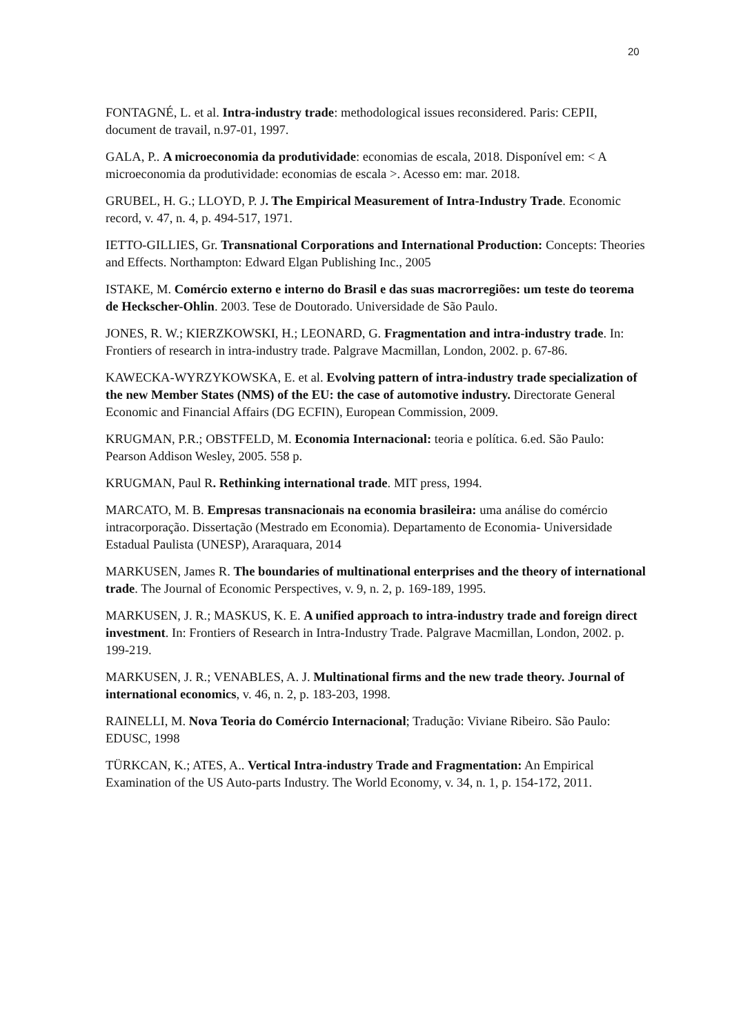20
FONTAGNÉ, L. et al. Intra-industry trade: methodological issues reconsidered. Paris: CEPII, document de travail, n.97-01, 1997.
GALA, P.. A microeconomia da produtividade: economias de escala, 2018. Disponível em: < A microeconomia da produtividade: economias de escala >. Acesso em: mar. 2018.
GRUBEL, H. G.; LLOYD, P. J. The Empirical Measurement of Intra-Industry Trade. Economic record, v. 47, n. 4, p. 494-517, 1971.
IETTO-GILLIES, Gr. Transnational Corporations and International Production: Concepts: Theories and Effects. Northampton: Edward Elgan Publishing Inc., 2005
ISTAKE, M. Comércio externo e interno do Brasil e das suas macrorregiões: um teste do teorema de Heckscher-Ohlin. 2003. Tese de Doutorado. Universidade de São Paulo.
JONES, R. W.; KIERZKOWSKI, H.; LEONARD, G. Fragmentation and intra-industry trade. In: Frontiers of research in intra-industry trade. Palgrave Macmillan, London, 2002. p. 67-86.
KAWECKA-WYRZYKOWSKA, E. et al. Evolving pattern of intra-industry trade specialization of the new Member States (NMS) of the EU: the case of automotive industry. Directorate General Economic and Financial Affairs (DG ECFIN), European Commission, 2009.
KRUGMAN, P.R.; OBSTFELD, M. Economia Internacional: teoria e política. 6.ed. São Paulo: Pearson Addison Wesley, 2005. 558 p.
KRUGMAN, Paul R. Rethinking international trade. MIT press, 1994.
MARCATO, M. B. Empresas transnacionais na economia brasileira: uma análise do comércio intracorporação. Dissertação (Mestrado em Economia). Departamento de Economia- Universidade Estadual Paulista (UNESP), Araraquara, 2014
MARKUSEN, James R. The boundaries of multinational enterprises and the theory of international trade. The Journal of Economic Perspectives, v. 9, n. 2, p. 169-189, 1995.
MARKUSEN, J. R.; MASKUS, K. E. A unified approach to intra-industry trade and foreign direct investment. In: Frontiers of Research in Intra-Industry Trade. Palgrave Macmillan, London, 2002. p. 199-219.
MARKUSEN, J. R.; VENABLES, A. J. Multinational firms and the new trade theory. Journal of international economics, v. 46, n. 2, p. 183-203, 1998.
RAINELLI, M. Nova Teoria do Comércio Internacional; Tradução: Viviane Ribeiro. São Paulo: EDUSC, 1998
TÜRKCAN, K.; ATES, A.. Vertical Intra-industry Trade and Fragmentation: An Empirical Examination of the US Auto-parts Industry. The World Economy, v. 34, n. 1, p. 154-172, 2011.